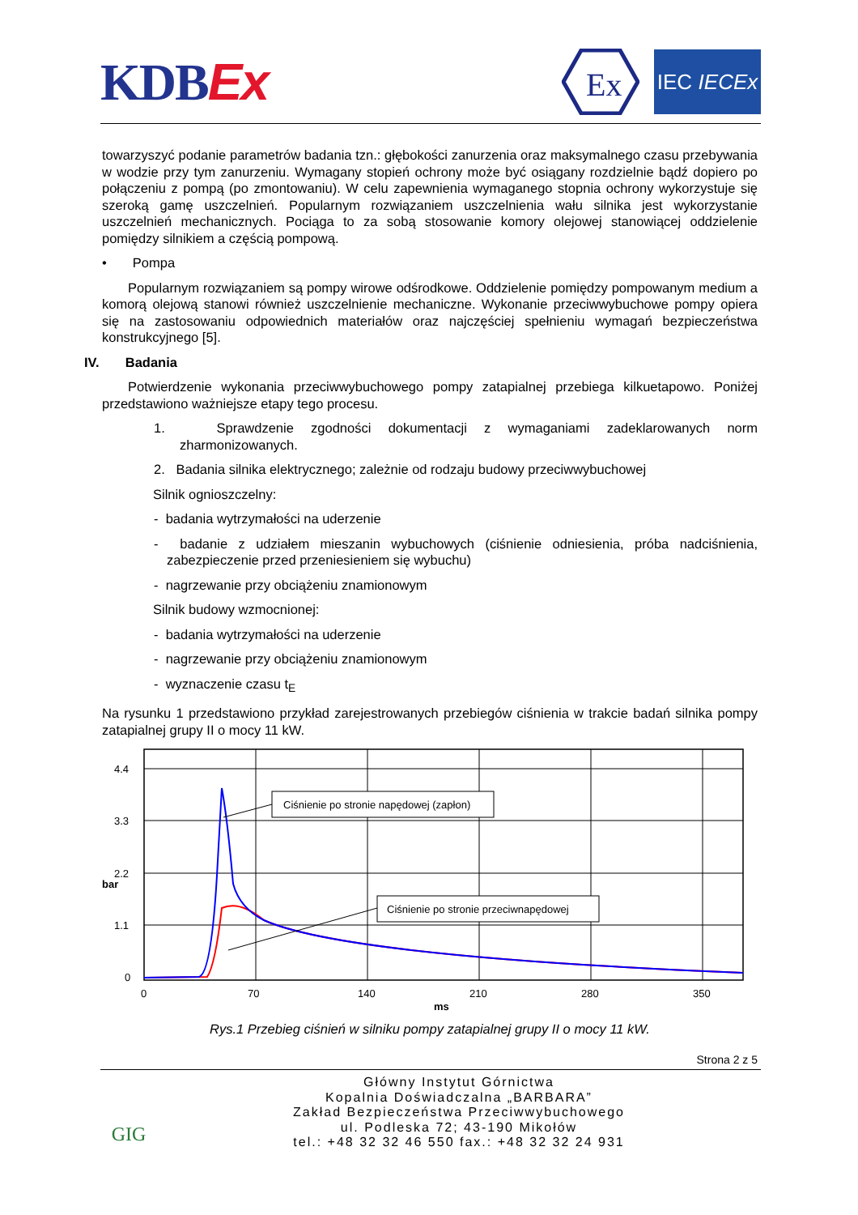KDBEx
Ex
IEC IECEx
towarzyszyć podanie parametrów badania tzn.: głębokości zanurzenia oraz maksymalnego czasu przebywania w wodzie przy tym zanurzeniu. Wymagany stopień ochrony może być osiągany rozdzielnie bądź dopiero po połączeniu z pompą (po zmontowaniu). W celu zapewnienia wymaganego stopnia ochrony wykorzystuje się szeroką gamę uszczelnień. Popularnym rozwiązaniem uszczelnienia wału silnika jest wykorzystanie uszczelnień mechanicznych. Pociąga to za sobą stosowanie komory olejowej stanowiącej oddzielenie pomiędzy silnikiem a częścią pompową.
• Pompa
Popularnym rozwiązaniem są pompy wirowe odśrodkowe. Oddzielenie pomiędzy pompowanym medium a komorą olejową stanowi również uszczelnienie mechaniczne. Wykonanie przeciwwybuchowe pompy opiera się na zastosowaniu odpowiednich materiałów oraz najczęściej spełnieniu wymagań bezpieczeństwa konstrukcyjnego [5].
IV. Badania
Potwierdzenie wykonania przeciwwybuchowego pompy zatapialnej przebiega kilkuetapowo. Poniżej przedstawiono ważniejsze etapy tego procesu.
1. Sprawdzenie zgodności dokumentacji z wymaganiami zadeklarowanych norm zharmonizowanych.
2. Badania silnika elektrycznego; zależnie od rodzaju budowy przeciwwybuchowej
Silnik ognioszczelny:
- badania wytrzymałości na uderzenie
- badanie z udziałem mieszanin wybuchowych (ciśnienie odniesienia, próba nadciśnienia, zabezpieczenie przed przeniesieniem się wybuchu)
- nagrzewanie przy obciążeniu znamionowym
Silnik budowy wzmocnionej:
- badania wytrzymałości na uderzenie
- nagrzewanie przy obciążeniu znamionowym
- wyznaczenie czasu t<sub>E</sub>
Na rysunku 1 przedstawiono przykład zarejestrowanych przebiegów ciśnienia w trakcie badań silnika pompy zatapialnej grupy II o mocy 11 kW.
4.4
3.3
2.2
1.1
0
bar
0
70
140
210
280
350
ms
Ciśnienie po stronie napędowej (zapłon)
Ciśnienie po stronie przeciwnapędowej
Rys.1 Przebieg ciśnień w silniku pompy zatapialnej grupy II o mocy 11 kW.
Strona 2 z 5
GIG
Główny Instytut Górnictwa
Kopalnia Doświadczalna „BARBARA”
Zakład Bezpieczeństwa Przeciwwybuchowego
ul. Podleska 72; 43-190 Mikołów
tel.: +48 32 32 46 550 fax.: +48 32 32 24 931